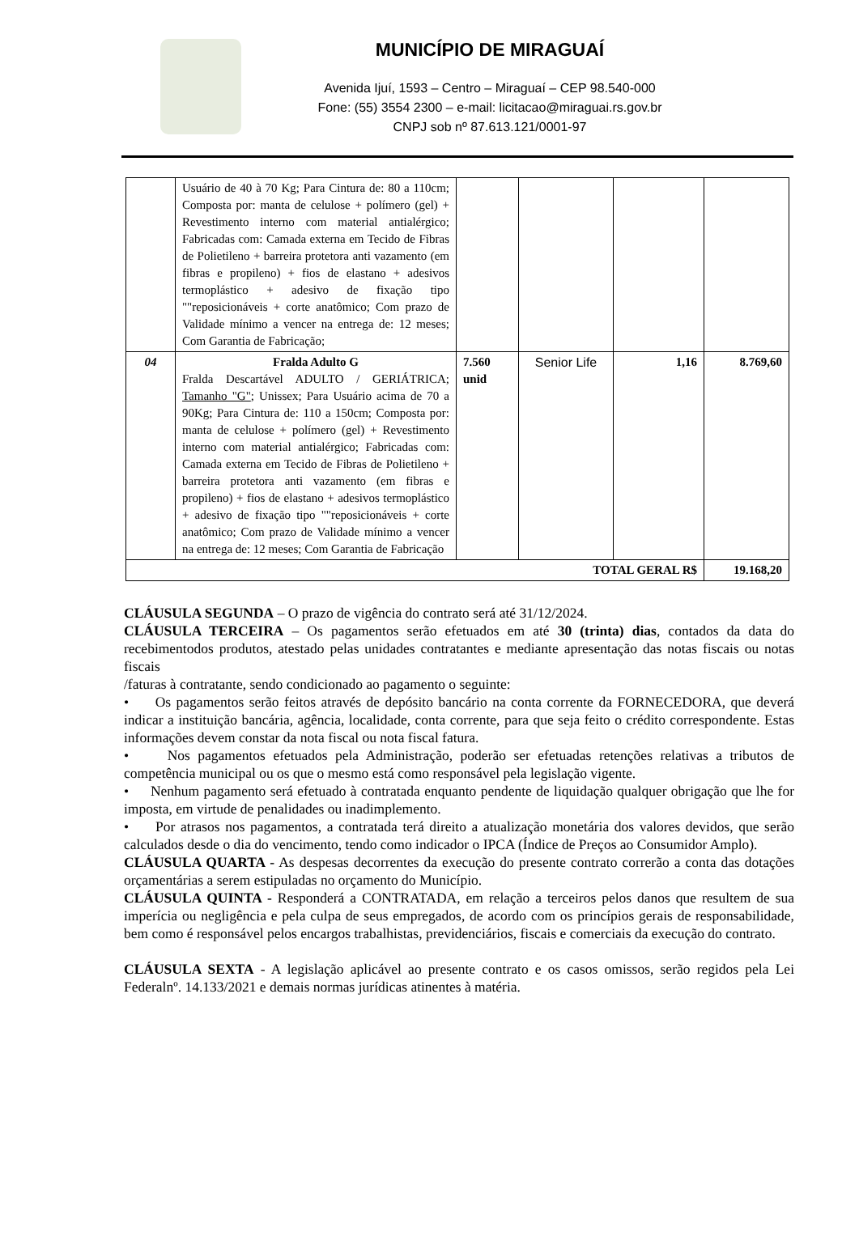MUNICÍPIO DE MIRAGUAÍ
Avenida Ijuí, 1593 – Centro – Miraguaí – CEP 98.540-000
Fone: (55) 3554 2300 – e-mail: licitacao@miraguai.rs.gov.br
CNPJ sob nº 87.613.121/0001-97
| | Usuário de 40 à 70 Kg; Para Cintura de: 80 a 110cm; Composta por: manta de celulose + polímero (gel) + Revestimento interno com material antialérgico; Fabricadas com: Camada externa em Tecido de Fibras de Polietileno + barreira protetora anti vazamento (em fibras e propileno) + fios de elastano + adesivos termoplástico + adesivo de fixação tipo ""reposicionáveis + corte anatômico; Com prazo de Validade mínimo a vencer na entrega de: 12 meses; Com Garantia de Fabricação; | | | | |
| 04 | Fralda Adulto G Fralda Descartável ADULTO / GERIÁTRICA; Tamanho "G" ; Unissex; Para Usuário acima de 70 a 90Kg; Para Cintura de: 110 a 150cm; Composta por: manta de celulose + polímero (gel) + Revestimento interno com material antialérgico; Fabricadas com: Camada externa em Tecido de Fibras de Polietileno + barreira protetora anti vazamento (em fibras e propileno) + fios de elastano + adesivos termoplástico + adesivo de fixação tipo ""reposicionáveis + corte anatômico; Com prazo de Validade mínimo a vencer na entrega de: 12 meses; Com Garantia de Fabricação | 7.560 unid | Senior Life | 1,16 | 8.769,60 |
| TOTAL GERAL R$ | | | | | 19.168,20 |
CLÁUSULA SEGUNDA – O prazo de vigência do contrato será até 31/12/2024.
CLÁUSULA TERCEIRA – Os pagamentos serão efetuados em até 30 (trinta) dias, contados da data do recebimentodos produtos, atestado pelas unidades contratantes e mediante apresentação das notas fiscais ou notas fiscais
/faturas à contratante, sendo condicionado ao pagamento o seguinte:
• Os pagamentos serão feitos através de depósito bancário na conta corrente da FORNECEDORA, que deverá indicar a instituição bancária, agência, localidade, conta corrente, para que seja feito o crédito correspondente. Estas informações devem constar da nota fiscal ou nota fiscal fatura.
• Nos pagamentos efetuados pela Administração, poderão ser efetuadas retenções relativas a tributos de competência municipal ou os que o mesmo está como responsável pela legislação vigente.
• Nenhum pagamento será efetuado à contratada enquanto pendente de liquidação qualquer obrigação que lhe for imposta, em virtude de penalidades ou inadimplemento.
• Por atrasos nos pagamentos, a contratada terá direito a atualização monetária dos valores devidos, que serão calculados desde o dia do vencimento, tendo como indicador o IPCA (Índice de Preços ao Consumidor Amplo).
CLÁUSULA QUARTA - As despesas decorrentes da execução do presente contrato correrão a conta das dotações orçamentárias a serem estipuladas no orçamento do Município.
CLÁUSULA QUINTA - Responderá a CONTRATADA, em relação a terceiros pelos danos que resultem de sua imperícia ou negligência e pela culpa de seus empregados, de acordo com os princípios gerais de responsabilidade, bem como é responsável pelos encargos trabalhistas, previdenciários, fiscais e comerciais da execução do contrato.
CLÁUSULA SEXTA - A legislação aplicável ao presente contrato e os casos omissos, serão regidos pela Lei Federalnº. 14.133/2021 e demais normas jurídicas atinentes à matéria.